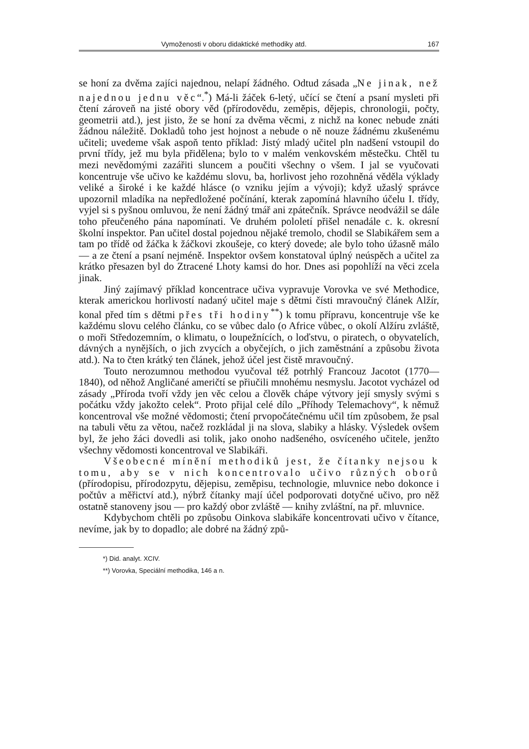Vymoženosti v oboru didaktické methodiky atd. 167
se honí za dvěma zajíci najednou, nelapí žádného. Odtud zásada „Ne jinak, než najednou jednu věc“.<sup>*</sup>) Má-li žáček 6-letý, učící se čtení a psaní mysleti při čtení zároveň na jisté obory věd (přírodovědu, zeměpis, dějepis, chronologii, počty, geometrii atd.), jest jisto, že se honí za dvěma věcmi, z nichž na konec nebude znáti žádnou náležitě. Dokladů toho jest hojnost a nebude o ně nouze žádnému zkušenému učiteli; uvedeme však aspoň tento příklad: Jistý mladý učitel pln nadšení vstoupil do první třídy, jež mu byla přidělena; bylo to v malém venkovském městečku. Chtěl tu mezi nevědomými zazářiti sluncem a poučiti všechny o všem. I jal se vyučovati koncentruje vše učivo ke každému slovu, ba, horlivost jeho rozohněná věděla výklady veliké a široké i ke každé hlásce (o vzniku jejím a vývoji); když užaslý správce upozornil mladíka na nepředložené počínání, kterak zapomíná hlavního účelu I. třídy, vyjel si s pyšnou omluvou, že není žádný tmář ani zpátečník. Správce neodvážil se dále toho přeučeného pána napomínati. Ve druhém pololetí přišel nenadále c. k. okresní školní inspektor. Pan učitel dostal pojednou nějaké tremolo, chodil se Slabikářem sem a tam po třídě od žáčka k žáčkovi zkoušeje, co který dovede; ale bylo toho úžasně málo — a ze čtení a psaní nejméně. Inspektor ovšem konstatoval úplný neúspěch a učitel za krátko přesazen byl do Ztracené Lhoty kamsi do hor. Dnes asi popohlíží na věci zcela jinak.
Jiný zajímavý příklad koncentrace učiva vypravuje Vorovka ve své Methodice, kterak americkou horlivostí nadaný učitel maje s dětmi čísti mravoučný článek Alžír, konal před tím s dětmi přes tři hodiny<sup>**</sup>) k tomu přípravu, koncentruje vše ke každému slovu celého článku, co se vůbec dalo (o Africe vůbec, o okolí Alžíru zvláště, o moři Středozemním, o klimatu, o loupežnících, o loďstvu, o piratech, o obyvatelích, dávných a nynějších, o jich zvycích a obyčejích, o jich zaměstnání a způsobu života atd.). Na to čten krátký ten článek, jehož účel jest čistě mravoučný.
Touto nerozumnou methodou vyučoval též potrhlý Francouz Jacotot (1770—1840), od něhož Angličané američtí se přiučili mnohému nesmyslu. Jacotot vycházel od zásady „Příroda tvoří vždy jen věc celou a člověk chápe výtvory její smysly svými s počátku vždy jakožto celek“. Proto přijal celé dílo „Příhody Telemachovy“, k němuž koncentroval vše možné vědomosti; čtení prvopočátečnému učil tím způsobem, že psal na tabuli větu za větou, načež rozkládal ji na slova, slabiky a hlásky. Výsledek ovšem byl, že jeho žáci dovedli asi tolik, jako onoho nadšeného, osvíceného učitele, jenžto všechny vědomosti koncentroval ve Slabikáři.
Všeobecné mínění methodiků jest, že čítanky nejsou k tomu, aby se v nich koncentrovalo učivo různých oborů (přírodopisu, přírodozpytu, dějepisu, zeměpisu, technologie, mluvnice nebo dokonce i počtův a měřictví atd.), nýbrž čítanky mají účel podporovati dotyčné učivo, pro něž ostatně stanoveny jsou — pro každý obor zvláště — knihy zvláštní, na př. mluvnice.
Kdybychom chtěli po způsobu Oinkova slabikáře koncentrovati učivo v čítance, nevíme, jak by to dopadlo; ale dobré na žádný způ-
*) Did. analyt. XCIV.
**) Vorovka, Speciální methodika, 146 a n.